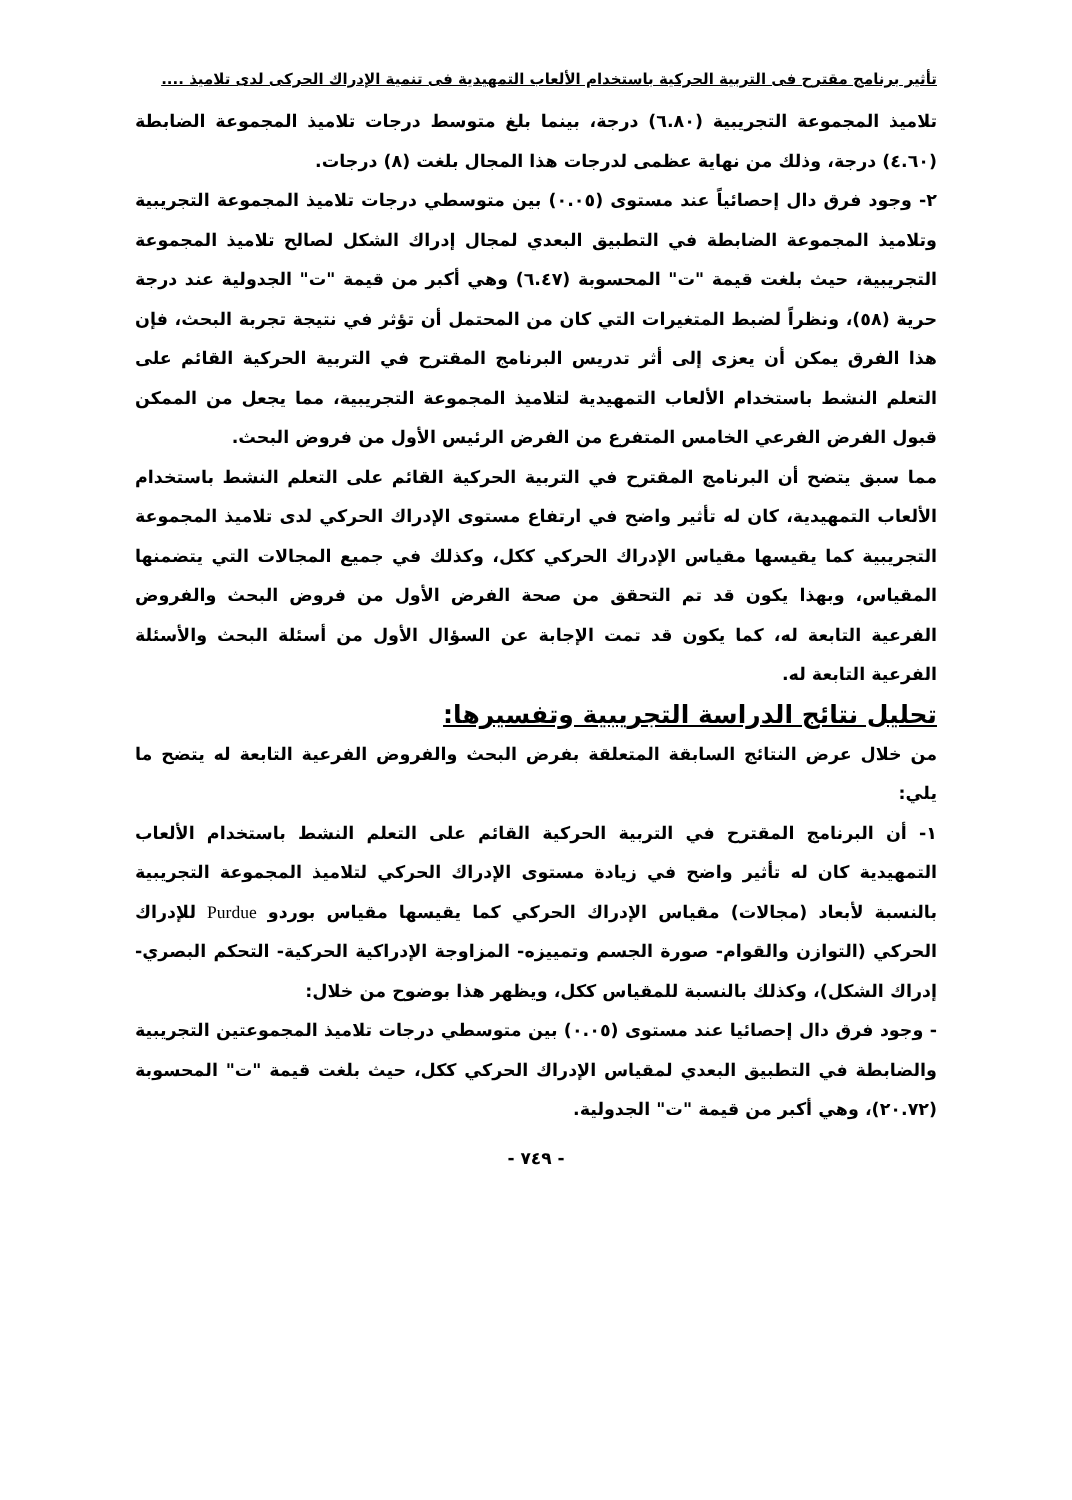تأثير برنامج مقترح فى التربية الحركية باستخدام الألعاب التمهيدية فى تنمية الإدراك الحركى لدى تلاميذ ....
تلاميذ المجموعة التجريبية (٦.٨٠) درجة، بينما بلغ متوسط درجات تلاميذ المجموعة الضابطة (٤.٦٠) درجة، وذلك من نهاية عظمى لدرجات هذا المجال بلغت (٨) درجات.
٢- وجود فرق دال إحصائياً عند مستوى (٠.٠٥) بين متوسطي درجات تلاميذ المجموعة التجريبية وتلاميذ المجموعة الضابطة في التطبيق البعدي لمجال إدراك الشكل لصالح تلاميذ المجموعة التجريبية، حيث بلغت قيمة "ت" المحسوبة (٦.٤٧) وهي أكبر من قيمة "ت" الجدولية عند درجة حرية (٥٨)، ونظراً لضبط المتغيرات التي كان من المحتمل أن تؤثر في نتيجة تجربة البحث، فإن هذا الفرق يمكن أن يعزى إلى أثر تدريس البرنامج المقترح في التربية الحركية القائم على التعلم النشط باستخدام الألعاب التمهيدية لتلاميذ المجموعة التجريبية، مما يجعل من الممكن قبول الفرض الفرعي الخامس المتفرع من الفرض الرئيس الأول من فروض البحث.
مما سبق يتضح أن البرنامج المقترح في التربية الحركية القائم على التعلم النشط باستخدام الألعاب التمهيدية، كان له تأثير واضح في ارتفاع مستوى الإدراك الحركي لدى تلاميذ المجموعة التجريبية كما يقيسها مقياس الإدراك الحركي ككل، وكذلك في جميع المجالات التي يتضمنها المقياس، وبهذا يكون قد تم التحقق من صحة الفرض الأول من فروض البحث والفروض الفرعية التابعة له، كما يكون قد تمت الإجابة عن السؤال الأول من أسئلة البحث والأسئلة الفرعية التابعة له.
تحليل نتائج الدراسة التجريبية وتفسيرها:
من خلال عرض النتائج السابقة المتعلقة بفرض البحث والفروض الفرعية التابعة له يتضح ما يلي:
١- أن البرنامج المقترح في التربية الحركية القائم على التعلم النشط باستخدام الألعاب التمهيدية كان له تأثير واضح في زيادة مستوى الإدراك الحركي لتلاميذ المجموعة التجريبية بالنسبة لأبعاد (مجالات) مقياس الإدراك الحركي كما يقيسها مقياس بوردو Purdue للإدراك الحركي (التوازن والقوام- صورة الجسم وتمييزه- المزاوجة الإدراكية الحركية- التحكم البصري- إدراك الشكل)، وكذلك بالنسبة للمقياس ككل، ويظهر هذا بوضوح من خلال:
- وجود فرق دال إحصائيا عند مستوى (٠.٠٥) بين متوسطي درجات تلاميذ المجموعتين التجريبية والضابطة في التطبيق البعدي لمقياس الإدراك الحركي ككل، حيث بلغت قيمة "ت" المحسوبة (٢٠.٧٢)، وهي أكبر من قيمة "ت" الجدولية.
- ٧٤٩ -